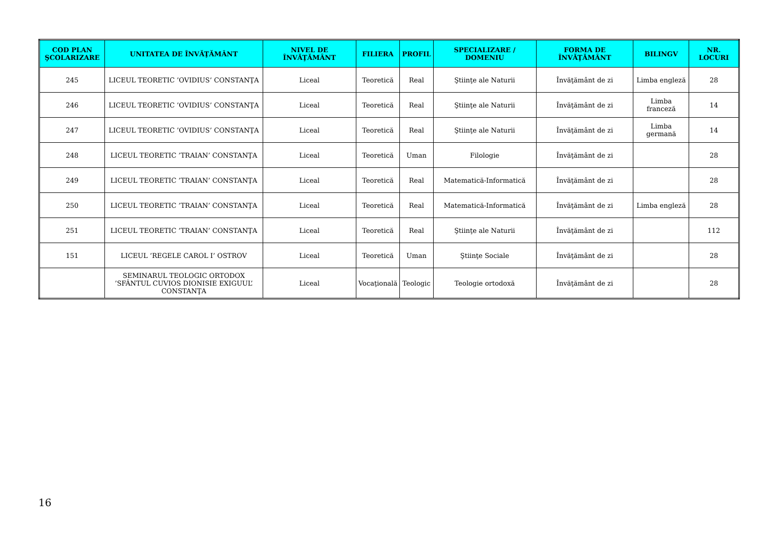| COD PLAN ŞCOLARIZARE | UNITATEA DE ÎNVĂŢĂMÂNT | NIVEL DE ÎNVĂŢĂMÂNT | FILIERA | PROFIL | SPECIALIZARE / DOMENIU | FORMA DE ÎNVĂŢĂMÂNT | BILINGV | NR. LOCURI |
| --- | --- | --- | --- | --- | --- | --- | --- | --- |
| 245 | LICEUL TEORETIC ’OVIDIUS’ CONSTANŢA | Liceal | Teoretică | Real | Ştiinţe ale Naturii | Învăţământ de zi | Limba engleză | 28 |
| 246 | LICEUL TEORETIC ’OVIDIUS’ CONSTANŢA | Liceal | Teoretică | Real | Ştiinţe ale Naturii | Învăţământ de zi | Limba franceză | 14 |
| 247 | LICEUL TEORETIC ’OVIDIUS’ CONSTANŢA | Liceal | Teoretică | Real | Ştiinţe ale Naturii | Învăţământ de zi | Limba germană | 14 |
| 248 | LICEUL TEORETIC ’TRAIAN’ CONSTANŢA | Liceal | Teoretică | Uman | Filologie | Învăţământ de zi | | 28 |
| 249 | LICEUL TEORETIC ’TRAIAN’ CONSTANŢA | Liceal | Teoretică | Real | Matematică-Informatică | Învăţământ de zi | | 28 |
| 250 | LICEUL TEORETIC ’TRAIAN’ CONSTANŢA | Liceal | Teoretică | Real | Matematică-Informatică | Învăţământ de zi | Limba engleză | 28 |
| 251 | LICEUL TEORETIC ’TRAIAN’ CONSTANŢA | Liceal | Teoretică | Real | Ştiinţe ale Naturii | Învăţământ de zi | | 112 |
| 151 | LICEUL ’REGELE CAROL I’ OSTROV | Liceal | Teoretică | Uman | Ştiinţe Sociale | Învăţământ de zi | | 28 |
| | SEMINARUL TEOLOGIC ORTODOX ’SFÂNTUL CUVIOS DIONISIE EXIGUUL’ CONSTANŢA | Liceal | Vocaţională | Teologic | Teologie ortodoxă | Învăţământ de zi | | 28 |
16